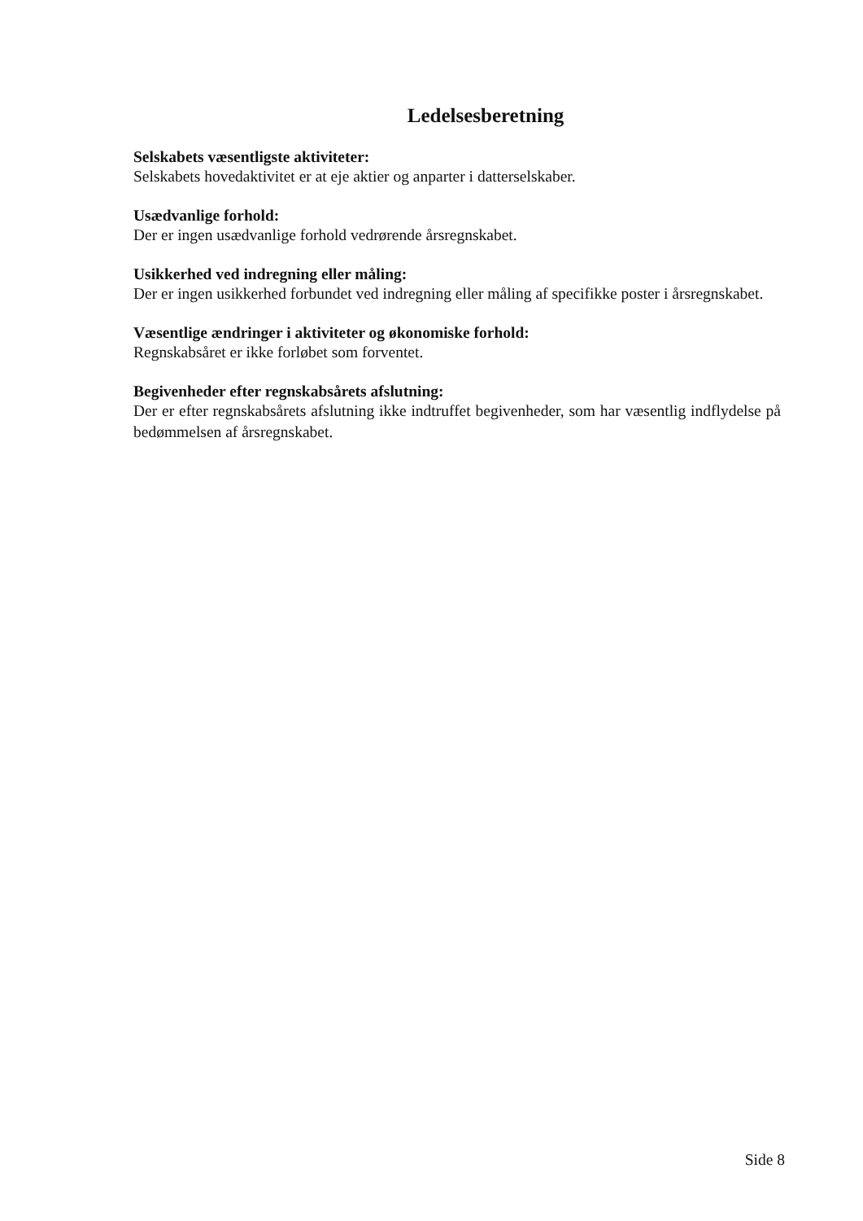Ledelsesberetning
Selskabets væsentligste aktiviteter:
Selskabets hovedaktivitet er at eje aktier og anparter i datterselskaber.
Usædvanlige forhold:
Der er ingen usædvanlige forhold vedrørende årsregnskabet.
Usikkerhed ved indregning eller måling:
Der er ingen usikkerhed forbundet ved indregning eller måling af specifikke poster i årsregnskabet.
Væsentlige ændringer i aktiviteter og økonomiske forhold:
Regnskabsåret er ikke forløbet som forventet.
Begivenheder efter regnskabsårets afslutning:
Der er efter regnskabsårets afslutning ikke indtruffet begivenheder, som har væsentlig indflydelse på bedømmelsen af årsregnskabet.
Side 8